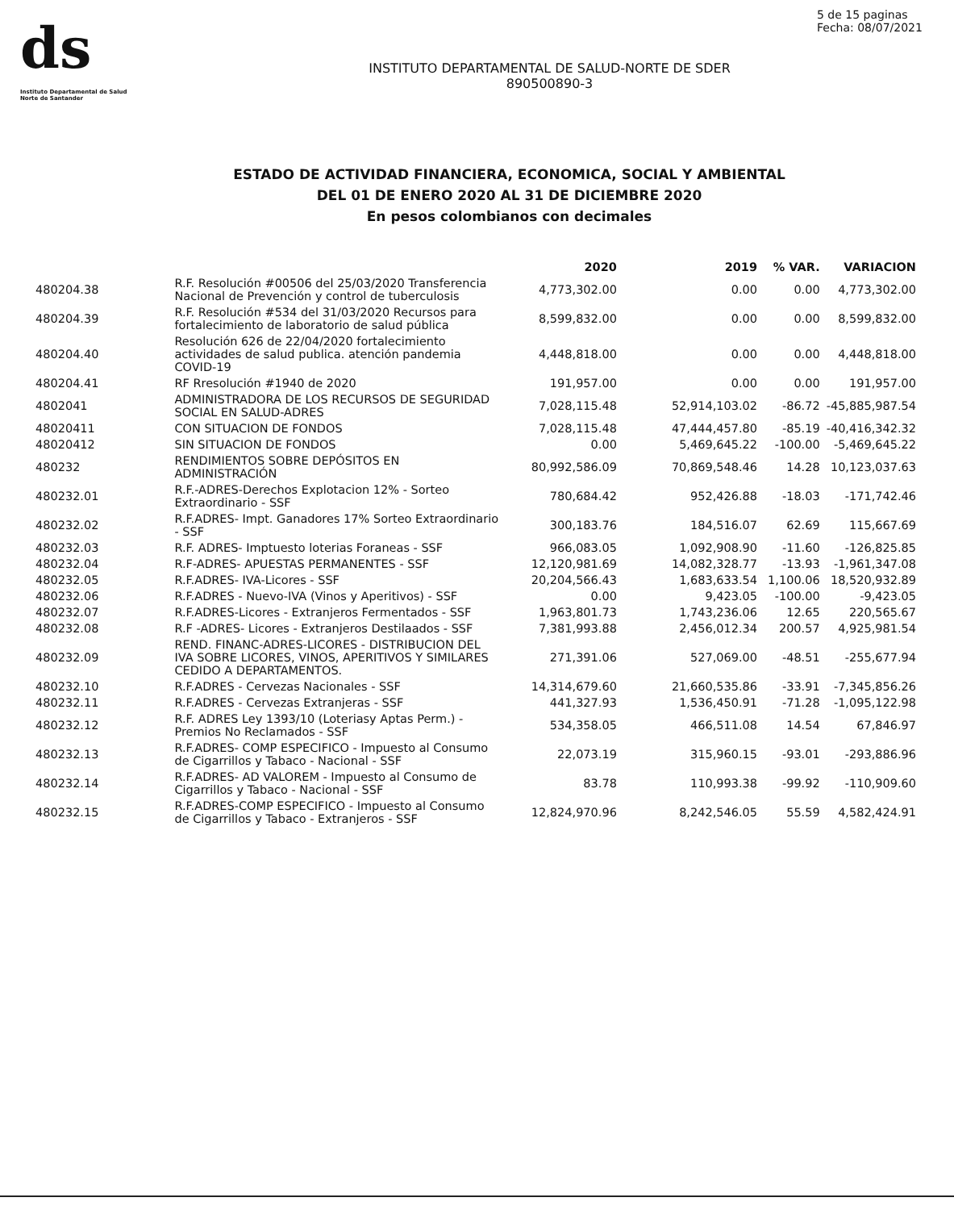ds
Instituto Departamental de Salud
Norte de Santander
5 de 15 paginas
Fecha: 08/07/2021
INSTITUTO DEPARTAMENTAL DE SALUD-NORTE DE SDER
890500890-3
ESTADO DE ACTIVIDAD FINANCIERA, ECONOMICA, SOCIAL Y AMBIENTAL
DEL 01 DE ENERO 2020 AL 31 DE DICIEMBRE 2020
En pesos colombianos con decimales
| | | 2020 | 2019 | % VAR. | VARIACION |
| --- | --- | --- | --- | --- | --- |
| 480204.38 | R.F. Resolución #00506 del 25/03/2020 Transferencia Nacional de Prevención y control de tuberculosis | 4,773,302.00 | 0.00 | 0.00 | 4,773,302.00 |
| 480204.39 | R.F. Resolución #534 del 31/03/2020 Recursos para fortalecimiento de laboratorio de salud pública | 8,599,832.00 | 0.00 | 0.00 | 8,599,832.00 |
| 480204.40 | Resolución 626 de 22/04/2020 fortalecimiento actividades de salud publica. atención pandemia COVID-19 | 4,448,818.00 | 0.00 | 0.00 | 4,448,818.00 |
| 480204.41 | RF Rresolución #1940 de 2020 | 191,957.00 | 0.00 | 0.00 | 191,957.00 |
| 4802041 | ADMINISTRADORA DE LOS RECURSOS DE SEGURIDAD SOCIAL EN SALUD-ADRES | 7,028,115.48 | 52,914,103.02 | -86.72 | -45,885,987.54 |
| 48020411 | CON SITUACION DE FONDOS | 7,028,115.48 | 47,444,457.80 | -85.19 | -40,416,342.32 |
| 48020412 | SIN SITUACION DE FONDOS | 0.00 | 5,469,645.22 | -100.00 | -5,469,645.22 |
| 480232 | RENDIMIENTOS SOBRE DEPÓSITOS EN ADMINISTRACIÓN | 80,992,586.09 | 70,869,548.46 | 14.28 | 10,123,037.63 |
| 480232.01 | R.F.-ADRES-Derechos Explotacion 12% - Sorteo Extraordinario - SSF | 780,684.42 | 952,426.88 | -18.03 | -171,742.46 |
| 480232.02 | R.F.ADRES- Impt. Ganadores 17% Sorteo Extraordinario - SSF | 300,183.76 | 184,516.07 | 62.69 | 115,667.69 |
| 480232.03 | R.F. ADRES- Imptuesto loterias Foraneas - SSF | 966,083.05 | 1,092,908.90 | -11.60 | -126,825.85 |
| 480232.04 | R.F-ADRES- APUESTAS PERMANENTES - SSF | 12,120,981.69 | 14,082,328.77 | -13.93 | -1,961,347.08 |
| 480232.05 | R.F.ADRES- IVA-Licores - SSF | 20,204,566.43 | 1,683,633.54 | 1,100.06 | 18,520,932.89 |
| 480232.06 | R.F.ADRES - Nuevo-IVA (Vinos y Aperitivos) - SSF | 0.00 | 9,423.05 | -100.00 | -9,423.05 |
| 480232.07 | R.F.ADRES-Licores - Extranjeros Fermentados - SSF | 1,963,801.73 | 1,743,236.06 | 12.65 | 220,565.67 |
| 480232.08 | R.F -ADRES- Licores - Extranjeros Destilaados - SSF | 7,381,993.88 | 2,456,012.34 | 200.57 | 4,925,981.54 |
| 480232.09 | REND. FINANC-ADRES-LICORES - DISTRIBUCION DEL IVA SOBRE LICORES, VINOS, APERITIVOS Y SIMILARES CEDIDO A DEPARTAMENTOS. | 271,391.06 | 527,069.00 | -48.51 | -255,677.94 |
| 480232.10 | R.F.ADRES - Cervezas Nacionales - SSF | 14,314,679.60 | 21,660,535.86 | -33.91 | -7,345,856.26 |
| 480232.11 | R.F.ADRES - Cervezas Extranjeras - SSF | 441,327.93 | 1,536,450.91 | -71.28 | -1,095,122.98 |
| 480232.12 | R.F. ADRES Ley 1393/10 (Loteriasy Aptas Perm.) - Premios No Reclamados - SSF | 534,358.05 | 466,511.08 | 14.54 | 67,846.97 |
| 480232.13 | R.F.ADRES- COMP ESPECIFICO - Impuesto al Consumo de Cigarrillos y Tabaco - Nacional - SSF | 22,073.19 | 315,960.15 | -93.01 | -293,886.96 |
| 480232.14 | R.F.ADRES- AD VALOREM - Impuesto al Consumo de Cigarrillos y Tabaco - Nacional - SSF | 83.78 | 110,993.38 | -99.92 | -110,909.60 |
| 480232.15 | R.F.ADRES-COMP ESPECIFICO - Impuesto al Consumo de Cigarrillos y Tabaco - Extranjeros - SSF | 12,824,970.96 | 8,242,546.05 | 55.59 | 4,582,424.91 |